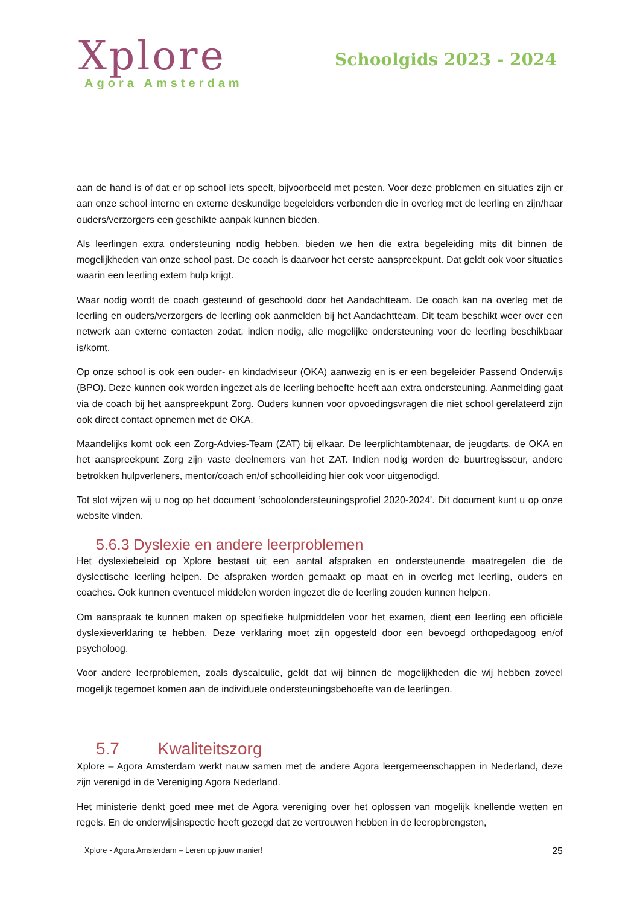Xplore
Agora Amsterdam
Schoolgids 2023 - 2024
aan de hand is of dat er op school iets speelt, bijvoorbeeld met pesten. Voor deze problemen en situaties zijn er aan onze school interne en externe deskundige begeleiders verbonden die in overleg met de leerling en zijn/haar ouders/verzorgers een geschikte aanpak kunnen bieden.
Als leerlingen extra ondersteuning nodig hebben, bieden we hen die extra begeleiding mits dit binnen de mogelijkheden van onze school past. De coach is daarvoor het eerste aanspreekpunt. Dat geldt ook voor situaties waarin een leerling extern hulp krijgt.
Waar nodig wordt de coach gesteund of geschoold door het Aandachtteam. De coach kan na overleg met de leerling en ouders/verzorgers de leerling ook aanmelden bij het Aandachtteam. Dit team beschikt weer over een netwerk aan externe contacten zodat, indien nodig, alle mogelijke ondersteuning voor de leerling beschikbaar is/komt.
Op onze school is ook een ouder- en kindadviseur (OKA) aanwezig en is er een begeleider Passend Onderwijs (BPO). Deze kunnen ook worden ingezet als de leerling behoefte heeft aan extra ondersteuning. Aanmelding gaat via de coach bij het aanspreekpunt Zorg. Ouders kunnen voor opvoedingsvragen die niet school gerelateerd zijn ook direct contact opnemen met de OKA.
Maandelijks komt ook een Zorg-Advies-Team (ZAT) bij elkaar. De leerplichtambtenaar, de jeugdarts, de OKA en het aanspreekpunt Zorg zijn vaste deelnemers van het ZAT. Indien nodig worden de buurtregisseur, andere betrokken hulpverleners, mentor/coach en/of schoolleiding hier ook voor uitgenodigd.
Tot slot wijzen wij u nog op het document ‘schoolondersteuningsprofiel 2020-2024’. Dit document kunt u op onze website vinden.
5.6.3 Dyslexie en andere leerproblemen
Het dyslexiebeleid op Xplore bestaat uit een aantal afspraken en ondersteunende maatregelen die de dyslectische leerling helpen. De afspraken worden gemaakt op maat en in overleg met leerling, ouders en coaches. Ook kunnen eventueel middelen worden ingezet die de leerling zouden kunnen helpen.
Om aanspraak te kunnen maken op specifieke hulpmiddelen voor het examen, dient een leerling een officiële dyslexieverklaring te hebben. Deze verklaring moet zijn opgesteld door een bevoegd orthopedagoog en/of psycholoog.
Voor andere leerproblemen, zoals dyscalculie, geldt dat wij binnen de mogelijkheden die wij hebben zoveel mogelijk tegemoet komen aan de individuele ondersteuningsbehoefte van de leerlingen.
5.7 Kwaliteitszorg
Xplore – Agora Amsterdam werkt nauw samen met de andere Agora leergemeenschappen in Nederland, deze zijn verenigd in de Vereniging Agora Nederland.
Het ministerie denkt goed mee met de Agora vereniging over het oplossen van mogelijk knellende wetten en regels. En de onderwijsinspectie heeft gezegd dat ze vertrouwen hebben in de leeropbrengsten,
Xplore - Agora Amsterdam – Leren op jouw manier! 25